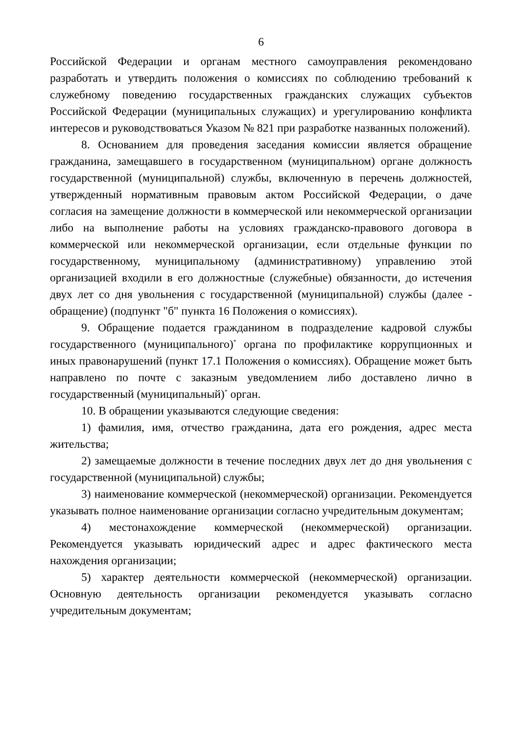6
Российской Федерации и органам местного самоуправления рекомендовано разработать и утвердить положения о комиссиях по соблюдению требований к служебному поведению государственных гражданских служащих субъектов Российской Федерации (муниципальных служащих) и урегулированию конфликта интересов и руководствоваться Указом № 821 при разработке названных положений).
8. Основанием для проведения заседания комиссии является обращение гражданина, замещавшего в государственном (муниципальном) органе должность государственной (муниципальной) службы, включенную в перечень должностей, утвержденный нормативным правовым актом Российской Федерации, о даче согласия на замещение должности в коммерческой или некоммерческой организации либо на выполнение работы на условиях гражданско-правового договора в коммерческой или некоммерческой организации, если отдельные функции по государственному, муниципальному (административному) управлению этой организацией входили в его должностные (служебные) обязанности, до истечения двух лет со дня увольнения с государственной (муниципальной) службы (далее - обращение) (подпункт "б" пункта 16 Положения о комиссиях).
9. Обращение подается гражданином в подразделение кадровой службы государственного (муниципального)<sup>*</sup> органа по профилактике коррупционных и иных правонарушений (пункт 17.1 Положения о комиссиях). Обращение может быть направлено по почте с заказным уведомлением либо доставлено лично в государственный (муниципальный)<sup>*</sup> орган.
10. В обращении указываются следующие сведения:
1) фамилия, имя, отчество гражданина, дата его рождения, адрес места жительства;
2) замещаемые должности в течение последних двух лет до дня увольнения с государственной (муниципальной) службы;
3) наименование коммерческой (некоммерческой) организации. Рекомендуется указывать полное наименование организации согласно учредительным документам;
4) местонахождение коммерческой (некоммерческой) организации. Рекомендуется указывать юридический адрес и адрес фактического места нахождения организации;
5) характер деятельности коммерческой (некоммерческой) организации. Основную деятельность организации рекомендуется указывать согласно учредительным документам;